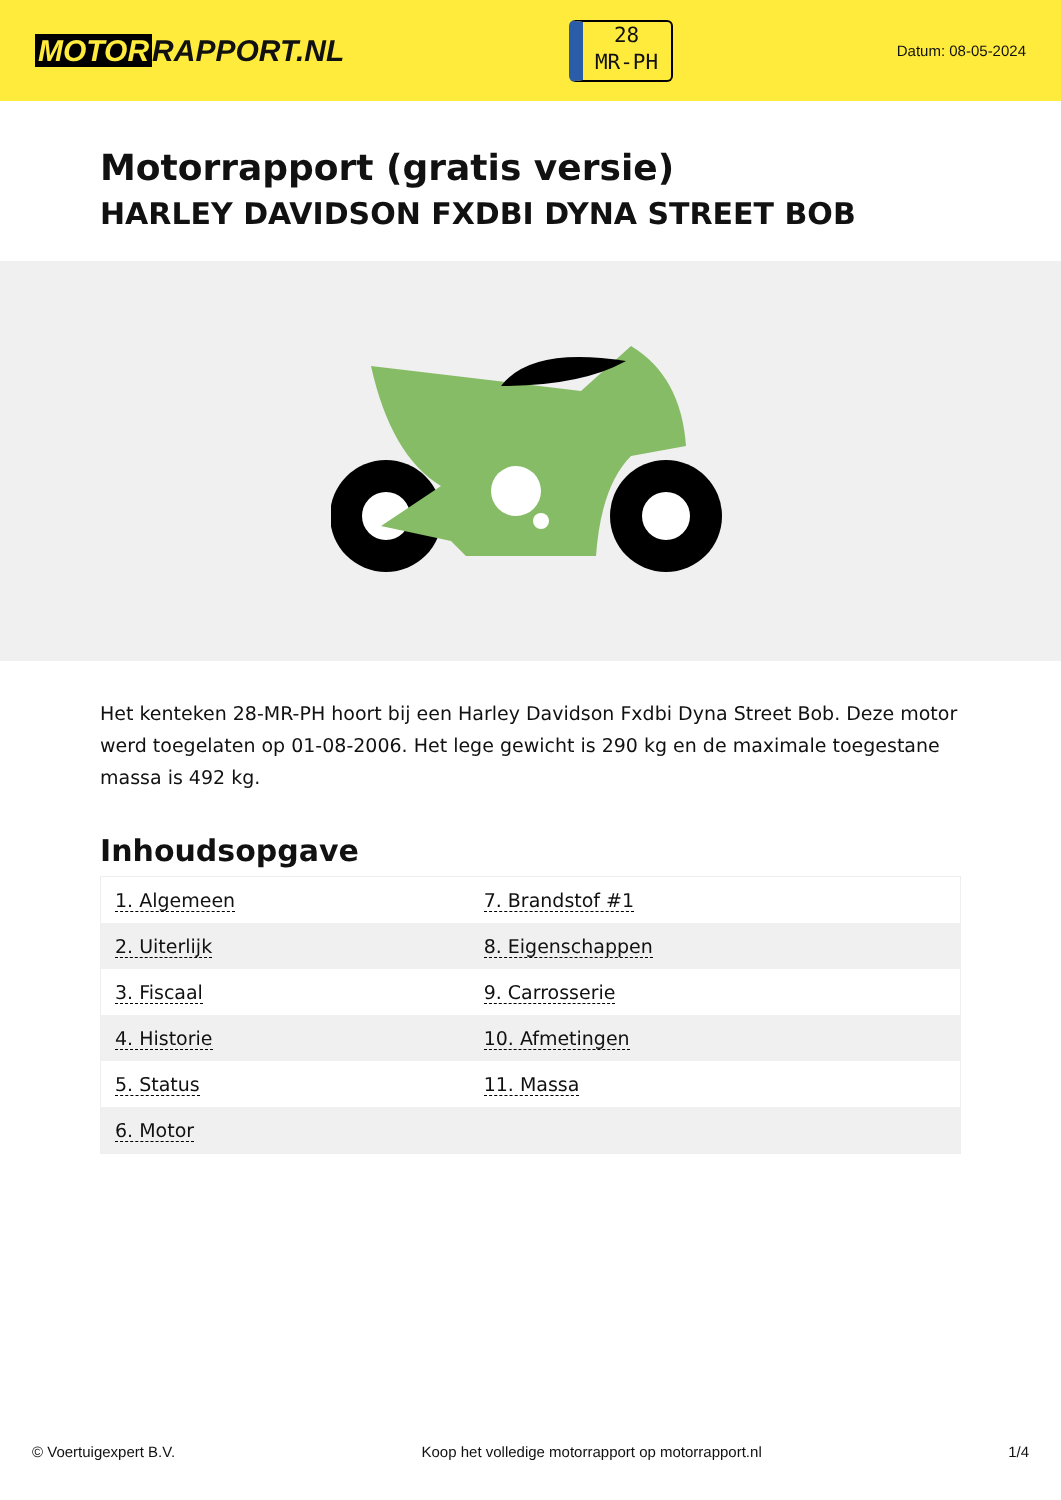MOTOR RAPPORT.NL
28
MR-PH
Datum: 08-05-2024
Motorrapport (gratis versie)
HARLEY DAVIDSON FXDBI DYNA STREET BOB
Het kenteken 28-MR-PH hoort bij een Harley Davidson Fxdbi Dyna Street Bob. Deze motor werd toegelaten op 01-08-2006. Het lege gewicht is 290 kg en de maximale toegestane massa is 492 kg.
Inhoudsopgave
| 1. Algemeen | 7. Brandstof #1 |
| 2. Uiterlijk | 8. Eigenschappen |
| 3. Fiscaal | 9. Carrosserie |
| 4. Historie | 10. Afmetingen |
| 5. Status | 11. Massa |
| 6. Motor | |
© Voertuigexpert B.V. Koop het volledige motorrapport op motorrapport.nl 1/4